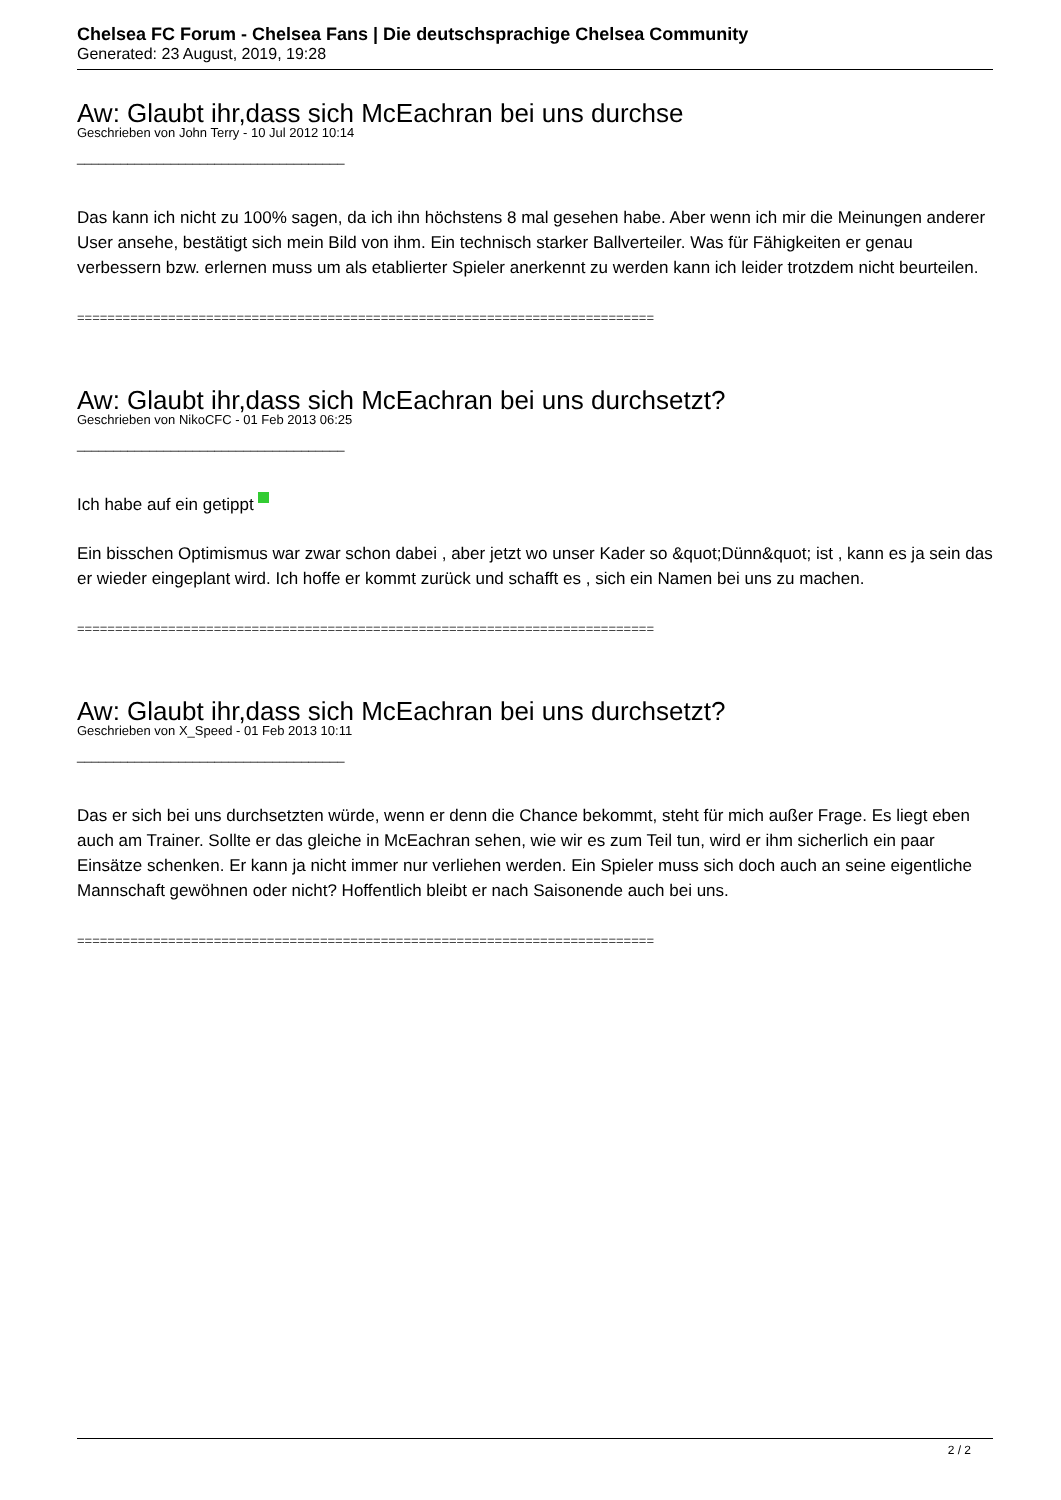Chelsea FC Forum - Chelsea Fans | Die deutschsprachige Chelsea Community
Generated: 23 August, 2019, 19:28
Aw: Glaubt ihr,dass sich McEachran bei uns durchse
Geschrieben von John Terry - 10 Jul 2012 10:14
_____________________________________
Das kann ich nicht zu 100% sagen, da ich ihn höchstens 8 mal gesehen habe. Aber wenn ich mir die Meinungen anderer User ansehe, bestätigt sich mein Bild von ihm. Ein technisch starker Ballverteiler. Was für Fähigkeiten er genau verbessern bzw. erlernen muss um als etablierter Spieler anerkennt zu werden kann ich leider trotzdem nicht beurteilen.
============================================================================
Aw: Glaubt ihr,dass sich McEachran bei uns durchsetzt?
Geschrieben von NikoCFC - 01 Feb 2013 06:25
_____________________________________
Ich habe auf ein getippt
Ein bisschen Optimismus war zwar schon dabei , aber jetzt wo unser Kader so &quot;Dünn&quot; ist , kann es ja sein das er wieder eingeplant wird. Ich hoffe er kommt zurück und schafft es , sich ein Namen bei uns zu machen.
============================================================================
Aw: Glaubt ihr,dass sich McEachran bei uns durchsetzt?
Geschrieben von X_Speed - 01 Feb 2013 10:11
_____________________________________
Das er sich bei uns durchsetzten würde, wenn er denn die Chance bekommt, steht für mich außer Frage. Es liegt eben auch am Trainer. Sollte er das gleiche in McEachran sehen, wie wir es zum Teil tun, wird er ihm sicherlich ein paar Einsätze schenken. Er kann ja nicht immer nur verliehen werden. Ein Spieler muss sich doch auch an seine eigentliche Mannschaft gewöhnen oder nicht? Hoffentlich bleibt er nach Saisonende auch bei uns.
============================================================================
2 / 2